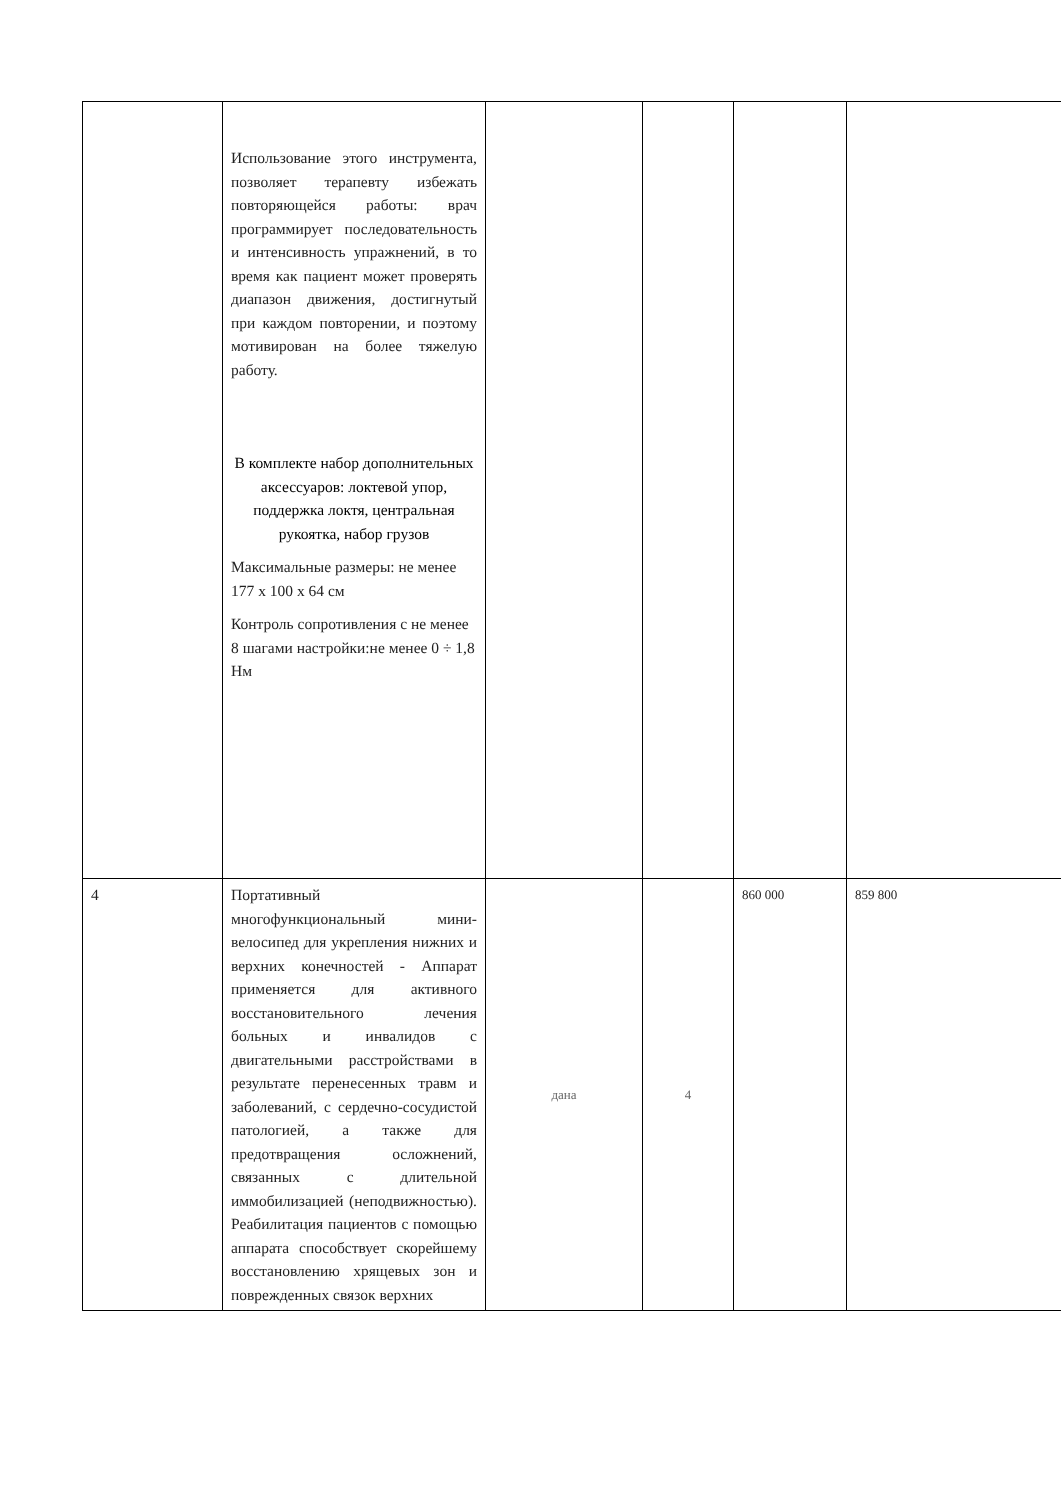| | Использование этого инструмента, позволяет терапевту избежать повторяющейся работы: врач программирует последовательность и интенсивность упражнений, в то время как пациент может проверять диапазон движения, достигнутый при каждом повторении, и поэтому мотивирован на более тяжелую работу. В комплекте набор дополнительных аксессуаров: локтевой упор, поддержка локтя, центральная рукоятка, набор грузов Максимальные размеры: не менее 177 х 100 х 64 см Контроль сопротивления с не менее 8 шагами настройки:не менее 0 ÷ 1,8 Нм | | | | |
| 4 | Портативный многофункциональный мини-велосипед для укрепления нижних и верхних конечностей - Аппарат применяется для активного восстановительного лечения больных и инвалидов с двигательными расстройствами в результате перенесенных травм и заболеваний, с сердечно-сосудистой патологией, а также для предотвращения осложнений, связанных с длительной иммобилизацией (неподвижностью). Реабилитация пациентов с помощью аппарата способствует скорейшему восстановлению хрящевых зон и поврежденных связок верхних | дана | 4 | 860 000 | 859 800 |